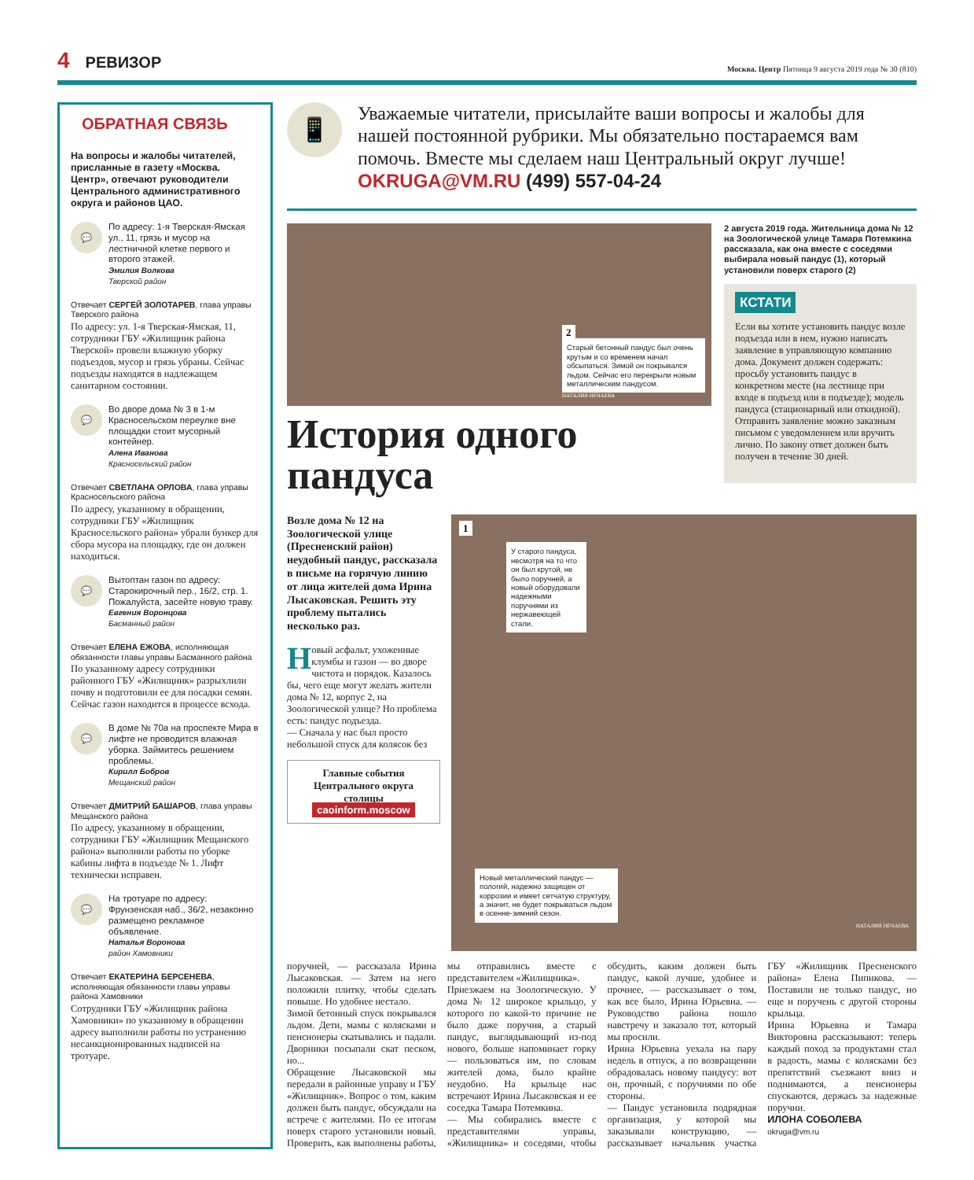4 РЕВИЗОР
Москва. Центр Пятница 9 августа 2019 года № 30 (810)
ОБРАТНАЯ СВЯЗЬ
На вопросы и жалобы читателей, присланные в газету «Москва. Центр», отвечают руководители Центрального административного округа и районов ЦАО.
💬
По адресу: 1-я Тверская-Ямская ул., 11, грязь и мусор на лестничной клетке первого и второго этажей.
Эмилия Волкова
Тверской район
Отвечает СЕРГЕЙ ЗОЛОТАРЕВ, глава управы Тверского района
По адресу: ул. 1-я Тверская-Ямская, 11, сотрудники ГБУ «Жилищник района Тверской» провели влажную уборку подъездов, мусор и грязь убраны. Сейчас подъезды находятся в надлежащем санитарном состоянии.
💬
Во дворе дома № 3 в 1-м Красносельском переулке вне площадки стоит мусорный контейнер.
Алена Иванова
Красносельский район
Отвечает СВЕТЛАНА ОРЛОВА, глава управы Красносельского района
По адресу, указанному в обращении, сотрудники ГБУ «Жилищник Красносельского района» убрали бункер для сбора мусора на площадку, где он должен находиться.
💬
Вытоптан газон по адресу: Старокирочный пер., 16/2, стр. 1. Пожалуйста, засейте новую траву.
Евгения Воронцова
Басманный район
Отвечает ЕЛЕНА ЕЖОВА, исполняющая обязанности главы управы Басманного района
По указанному адресу сотрудники районного ГБУ «Жилищник» разрыхлили почву и подготовили ее для посадки семян. Сейчас газон находится в процессе всхода.
💬
В доме № 70а на проспекте Мира в лифте не проводится влажная уборка. Займитесь решением проблемы.
Кирилл Бобров
Мещанский район
Отвечает ДМИТРИЙ БАШАРОВ, глава управы Мещанского района
По адресу, указанному в обращении, сотрудники ГБУ «Жилищник Мещанского района» выполнили работы по уборке кабины лифта в подъезде № 1. Лифт технически исправен.
💬
На тротуаре по адресу: Фрунзенская наб., 36/2, незаконно размещено рекламное объявление.
Наталья Воронова
район Хамовники
Отвечает ЕКАТЕРИНА БЕРСЕНЕВА, исполняющая обязанности главы управы района Хамовники
Сотрудники ГБУ «Жилищник района Хамовники» по указанному в обращении адресу выполнили работы по устранению несанкционированных надписей на тротуаре.
📱
Уважаемые читатели, присылайте ваши вопросы и жалобы для нашей постоянной рубрики. Мы обязательно постараемся вам помочь. Вместе мы сделаем наш Центральный округ лучше!
OKRUGA@VM.RU (499) 557-04-24
2
Старый бетонный пандус был очень крутым и со временем начал обсыпаться. Зимой он покрывался льдом. Сейчас его перекрыли новым металлическим пандусом.
НАТАЛИЯ НЕЧАЕВА
История одного пандуса
2 августа 2019 года. Жительница дома № 12 на Зоологической улице Тамара Потемкина рассказала, как она вместе с соседями выбирала новый пандус (1), который установили поверх старого (2)
КСТАТИ
Если вы хотите установить пандус возле подъезда или в нем, нужно написать заявление в управляющую компанию дома. Документ должен содержать: просьбу установить пандус в конкретном месте (на лестнице при входе в подъезд или в подъезде); модель пандуса (стационарный или откидной). Отправить заявление можно заказным письмом с уведомлением или вручить лично. По закону ответ должен быть получен в течение 30 дней.
Возле дома № 12 на Зоологической улице (Пресненский район) неудобный пандус, рассказала в письме на горячую линию от лица жителей дома Ирина Лысаковская. Решить эту проблему пытались несколько раз.
Новый асфальт, ухоженные клумбы и газон — во дворе чистота и порядок. Казалось бы, чего еще могут желать жители дома № 12, корпус 2, на Зоологической улице? Но проблема есть: пандус подъезда.
— Сначала у нас был просто небольшой спуск для колясок без
Главные события Центрального округа столицы
caoinform.moscow
1
У старого пандуса, несмотря на то что он был крутой, не было поручней, а новый оборудовали надежными поручнями из нержавеющей стали.
Новый металлический пандус — пологий, надежно защищен от коррозии и имеет сетчатую структуру, а значит, не будет покрываться льдом в осенне-зимний сезон.
НАТАЛИЯ НЕЧАЕВА
поручней, — рассказала Ирина Лысаковская. — Затем на него положили плитку, чтобы сделать повыше. Но удобнее нестало.
Зимой бетонный спуск покрывался льдом. Дети, мамы с колясками и пенсионеры скатывались и падали. Дворники посыпали скат песком, но...
Обращение Лысаковской мы передали в районные управу и ГБУ «Жилищник». Вопрос о том, каким должен быть пандус, обсуждали на встрече с жителями. По ее итогам поверх старого установили новый. Проверить, как выполнены работы, мы отправились вместе с представителем «Жилищника».
Приезжаем на Зоологическую. У дома № 12 широкое крыльцо, у которого по какой-то причине не было даже поручня, а старый пандус, выглядывающий из-под нового, больше напоминает горку — пользоваться им, по словам жителей дома, было крайне неудобно. На крыльце нас встречают Ирина Лысаковская и ее соседка Тамара Потемкина.
— Мы собирались вместе с представителями управы, «Жилищника» и соседями, чтобы обсудить, каким должен быть пандус, какой лучше, удобнее и прочнее, — рассказывает о том, как все было, Ирина Юрьевна. — Руководство района пошло навстречу и заказало тот, который мы просили.
Ирина Юрьевна уехала на пару недель в отпуск, а по возвращении обрадовалась новому пандусу: вот он, прочный, с поручнями по обе стороны.
— Пандус установила подрядная организация, у которой мы заказывали конструкцию, — рассказывает начальник участка ГБУ «Жилищник Пресненского района» Елена Пипикова. — Поставили не только пандус, но еще и поручень с другой стороны крыльца.
Ирина Юрьевна и Тамара Викторовна рассказывают: теперь каждый поход за продуктами стал в радость, мамы с колясками без препятствий съезжают вниз и поднимаются, а пенсионеры спускаются, держась за надежные поручни.
ИЛОНА СОБОЛЕВА
okruga@vm.ru